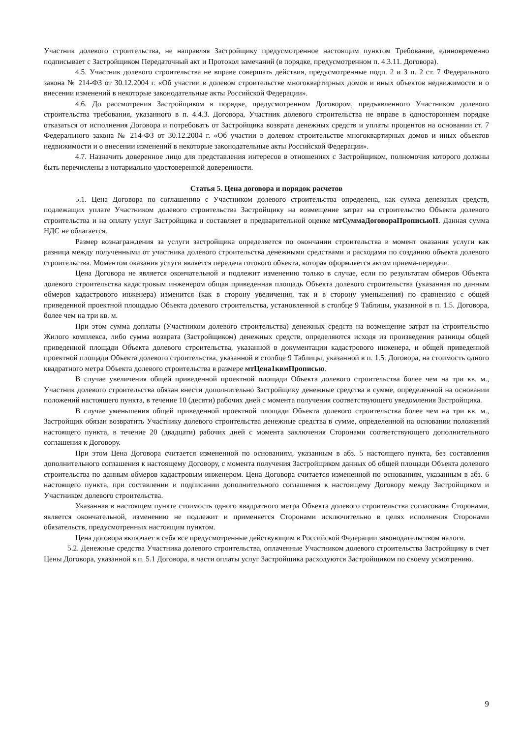Участник долевого строительства, не направляя Застройщику предусмотренное настоящим пунктом Требование, единовременно подписывает с Застройщиком Передаточный акт и Протокол замечаний (в порядке, предусмотренном п. 4.3.11. Договора).
4.5. Участник долевого строительства не вправе совершать действия, предусмотренные подп. 2 и 3 п. 2 ст. 7 Федерального закона № 214-ФЗ от 30.12.2004 г. «Об участии в долевом строительстве многоквартирных домов и иных объектов недвижимости и о внесении изменений в некоторые законодательные акты Российской Федерации».
4.6. До рассмотрения Застройщиком в порядке, предусмотренном Договором, предъявленного Участником долевого строительства требования, указанного в п. 4.4.3. Договора, Участник долевого строительства не вправе в одностороннем порядке отказаться от исполнения Договора и потребовать от Застройщика возврата денежных средств и уплаты процентов на основании ст. 7 Федерального закона № 214-ФЗ от 30.12.2004 г. «Об участии в долевом строительстве многоквартирных домов и иных объектов недвижимости и о внесении изменений в некоторые законодательные акты Российской Федерации».
4.7. Назначить доверенное лицо для представления интересов в отношениях с Застройщиком, полномочия которого должны быть перечислены в нотариально удостоверенной доверенности.
Статья 5. Цена договора и порядок расчетов
5.1. Цена Договора по соглашению с Участником долевого строительства определена, как сумма денежных средств, подлежащих уплате Участником долевого строительства Застройщику на возмещение затрат на строительство Объекта долевого строительства и на оплату услуг Застройщика и составляет в предварительной оценке мтСуммаДоговораПрописьюП. Данная сумма НДС не облагается.
Размер вознаграждения за услуги застройщика определяется по окончании строительства в момент оказания услуги как разница между полученными от участника долевого строительства денежными средствами и расходами по созданию объекта долевого строительства. Моментом оказания услуги является передача готового объекта, которая оформляется актом приема-передачи.
Цена Договора не является окончательной и подлежит изменению только в случае, если по результатам обмеров Объекта долевого строительства кадастровым инженером общая приведенная площадь Объекта долевого строительства (указанная по данным обмеров кадастрового инженера) изменится (как в сторону увеличения, так и в сторону уменьшения) по сравнению с общей приведенной проектной площадью Объекта долевого строительства, установленной в столбце 9 Таблицы, указанной в п. 1.5. Договора, более чем на три кв. м.
При этом сумма доплаты (Участником долевого строительства) денежных средств на возмещение затрат на строительство Жилого комплекса, либо сумма возврата (Застройщиком) денежных средств, определяются исходя из произведения разницы общей приведенной площади Объекта долевого строительства, указанной в документации кадастрового инженера, и общей приведенной проектной площади Объекта долевого строительства, указанной в столбце 9 Таблицы, указанной в п. 1.5. Договора, на стоимость одного квадратного метра Объекта долевого строительства в размере мтЦена1квмПрописью.
В случае увеличения общей приведенной проектной площади Объекта долевого строительства более чем на три кв. м., Участник долевого строительства обязан внести дополнительно Застройщику денежные средства в сумме, определенной на основании положений настоящего пункта, в течение 10 (десяти) рабочих дней с момента получения соответствующего уведомления Застройщика.
В случае уменьшения общей приведенной проектной площади Объекта долевого строительства более чем на три кв. м., Застройщик обязан возвратить Участнику долевого строительства денежные средства в сумме, определенной на основании положений настоящего пункта, в течение 20 (двадцати) рабочих дней с момента заключения Сторонами соответствующего дополнительного соглашения к Договору.
При этом Цена Договора считается измененной по основаниям, указанным в абз. 5 настоящего пункта, без составления дополнительного соглашения к настоящему Договору, с момента получения Застройщиком данных об общей площади Объекта долевого строительства по данным обмеров кадастровым инженером. Цена Договора считается измененной по основаниям, указанным в абз. 6 настоящего пункта, при составлении и подписании дополнительного соглашения к настоящему Договору между Застройщиком и Участником долевого строительства.
Указанная в настоящем пункте стоимость одного квадратного метра Объекта долевого строительства согласована Сторонами, является окончательной, изменению не подлежит и применяется Сторонами исключительно в целях исполнения Сторонами обязательств, предусмотренных настоящим пунктом.
Цена договора включает в себя все предусмотренные действующим в Российской Федерации законодательством налоги.
5.2. Денежные средства Участника долевого строительства, оплаченные Участником долевого строительства Застройщику в счет Цены Договора, указанной в п. 5.1 Договора, в части оплаты услуг Застройщика расходуются Застройщиком по своему усмотрению.
9